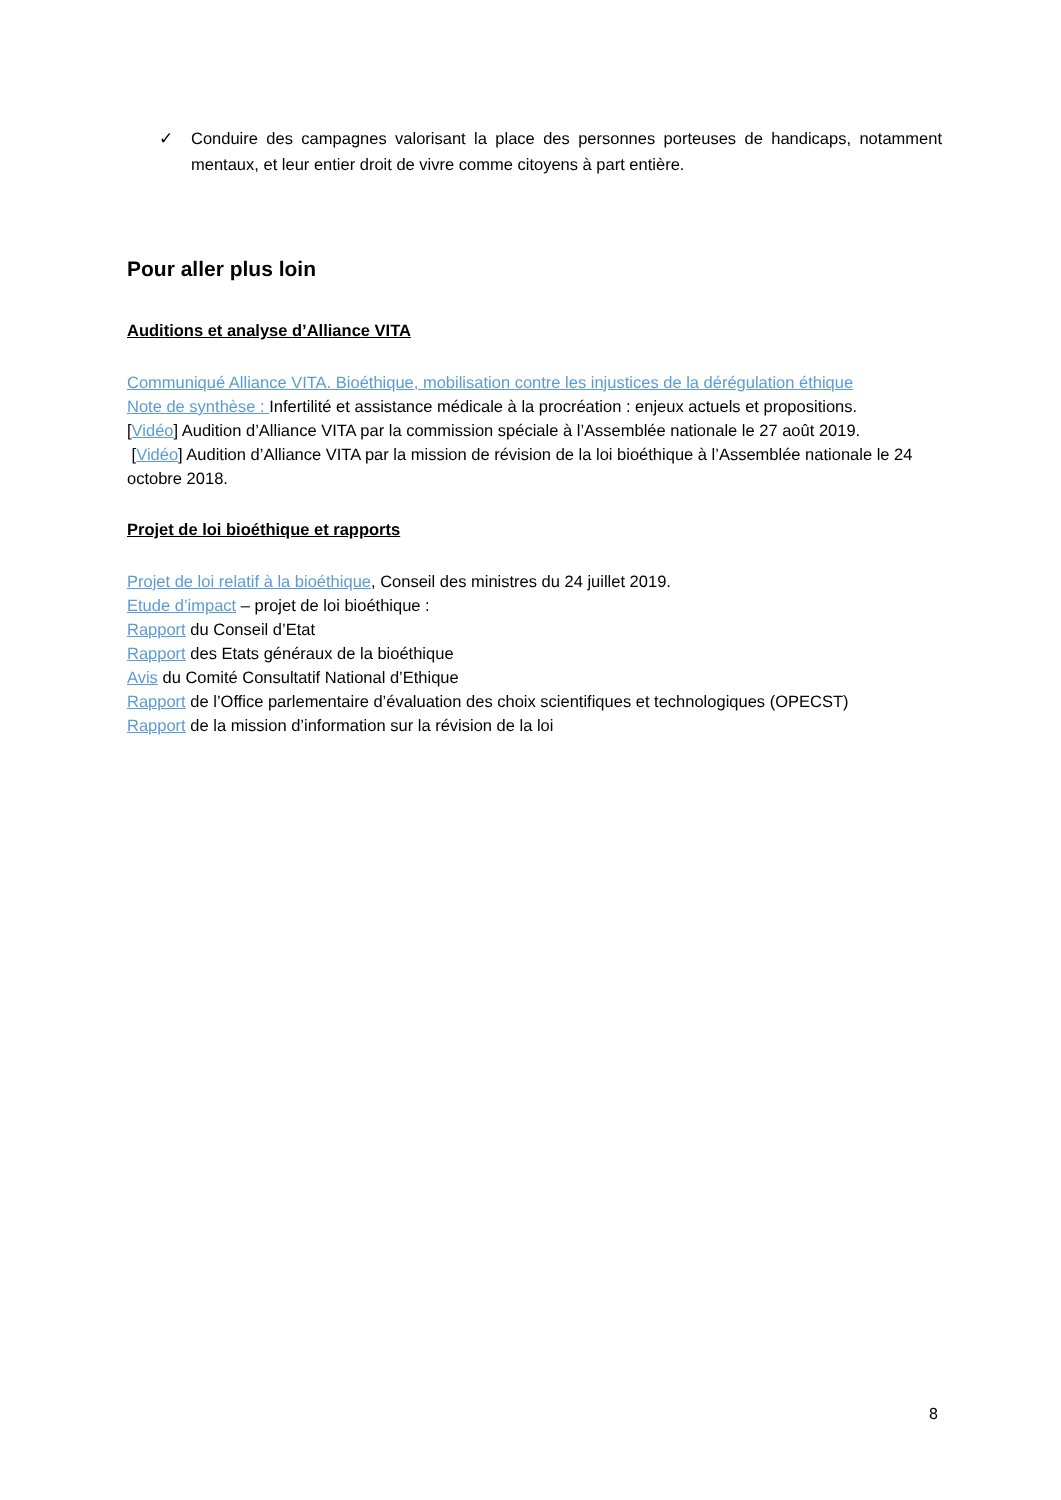✓ Conduire des campagnes valorisant la place des personnes porteuses de handicaps, notamment mentaux, et leur entier droit de vivre comme citoyens à part entière.
Pour aller plus loin
Auditions et analyse d’Alliance VITA
Communiqué Alliance VITA. Bioéthique, mobilisation contre les injustices de la dérégulation éthique
Note de synthèse : Infertilité et assistance médicale à la procréation : enjeux actuels et propositions.
[Vidéo] Audition d’Alliance VITA par la commission spéciale à l’Assemblée nationale le 27 août 2019.
[Vidéo] Audition d’Alliance VITA par la mission de révision de la loi bioéthique à l’Assemblée nationale le 24 octobre 2018.
Projet de loi bioéthique et rapports
Projet de loi relatif à la bioéthique, Conseil des ministres du 24 juillet 2019.
Etude d’impact – projet de loi bioéthique :
Rapport du Conseil d’Etat
Rapport des Etats généraux de la bioéthique
Avis du Comité Consultatif National d’Ethique
Rapport de l’Office parlementaire d’évaluation des choix scientifiques et technologiques (OPECST)
Rapport de la mission d’information sur la révision de la loi
8